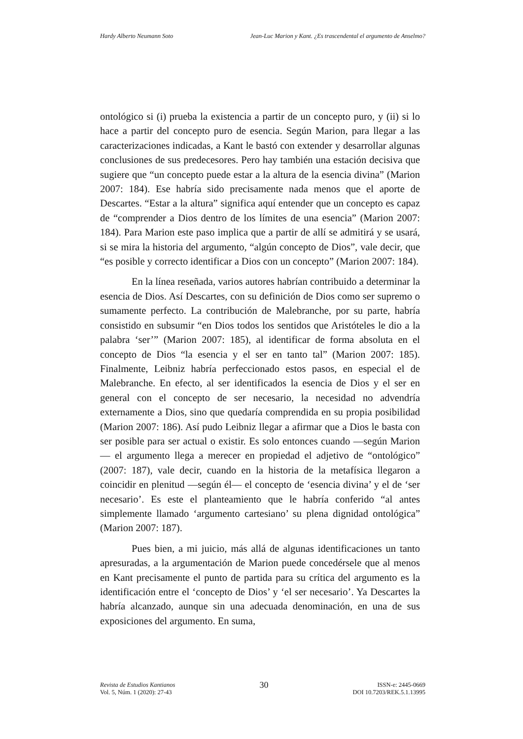Hardy Alberto Neumann Soto Jean-Luc Marion y Kant. ¿Es trascendental el argumento de Anselmo?
ontológico si (i) prueba la existencia a partir de un concepto puro, y (ii) si lo hace a partir del concepto puro de esencia. Según Marion, para llegar a las caracterizaciones indicadas, a Kant le bastó con extender y desarrollar algunas conclusiones de sus predecesores. Pero hay también una estación decisiva que sugiere que “un concepto puede estar a la altura de la esencia divina” (Marion 2007: 184). Ese habría sido precisamente nada menos que el aporte de Descartes. “Estar a la altura” significa aquí entender que un concepto es capaz de “comprender a Dios dentro de los límites de una esencia” (Marion 2007: 184). Para Marion este paso implica que a partir de allí se admitirá y se usará, si se mira la historia del argumento, “algún concepto de Dios”, vale decir, que “es posible y correcto identificar a Dios con un concepto” (Marion 2007: 184).
En la línea reseñada, varios autores habrían contribuido a determinar la esencia de Dios. Así Descartes, con su definición de Dios como ser supremo o sumamente perfecto. La contribución de Malebranche, por su parte, habría consistido en subsumir “en Dios todos los sentidos que Aristóteles le dio a la palabra ‘ser’” (Marion 2007: 185), al identificar de forma absoluta en el concepto de Dios “la esencia y el ser en tanto tal” (Marion 2007: 185). Finalmente, Leibniz habría perfeccionado estos pasos, en especial el de Malebranche. En efecto, al ser identificados la esencia de Dios y el ser en general con el concepto de ser necesario, la necesidad no advendría externamente a Dios, sino que quedaría comprendida en su propia posibilidad (Marion 2007: 186). Así pudo Leibniz llegar a afirmar que a Dios le basta con ser posible para ser actual o existir. Es solo entonces cuando —según Marion— el argumento llega a merecer en propiedad el adjetivo de “ontológico” (2007: 187), vale decir, cuando en la historia de la metafísica llegaron a coincidir en plenitud —según él— el concepto de ‘esencia divina’ y el de ‘ser necesario’. Es este el planteamiento que le habría conferido “al antes simplemente llamado ‘argumento cartesiano’ su plena dignidad ontológica” (Marion 2007: 187).
Pues bien, a mi juicio, más allá de algunas identificaciones un tanto apresuradas, a la argumentación de Marion puede concedérsele que al menos en Kant precisamente el punto de partida para su crítica del argumento es la identificación entre el ‘concepto de Dios’ y ‘el ser necesario’. Ya Descartes la habría alcanzado, aunque sin una adecuada denominación, en una de sus exposiciones del argumento. En suma,
Revista de Estudios Kantianos
Vol. 5, Núm. 1 (2020): 27-43
30
ISSN-e: 2445-0669
DOI 10.7203/REK.5.1.13995